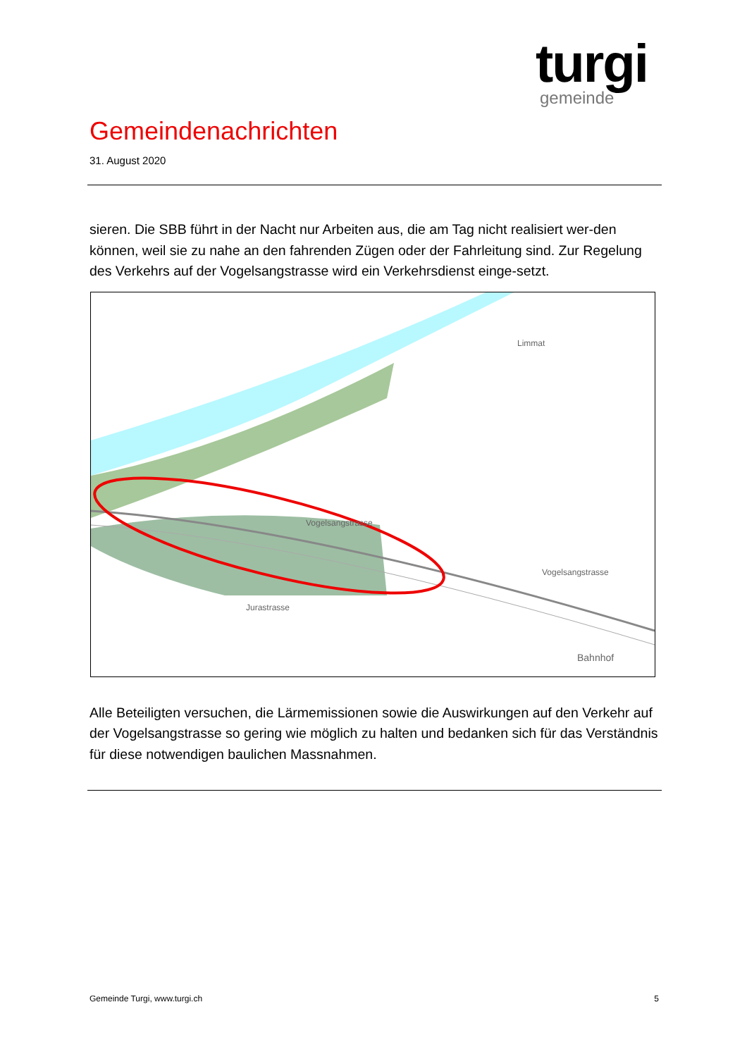turgi
gemeinde
Gemeindenachrichten
31. August 2020
sieren. Die SBB führt in der Nacht nur Arbeiten aus, die am Tag nicht realisiert wer-den können, weil sie zu nahe an den fahrenden Zügen oder der Fahrleitung sind. Zur Regelung des Verkehrs auf der Vogelsangstrasse wird ein Verkehrsdienst einge-setzt.
Limmat
Vogelsangstrasse
Vogelsangstrasse
Jurastrasse
Bahnhof
Alle Beteiligten versuchen, die Lärmemissionen sowie die Auswirkungen auf den Verkehr auf der Vogelsangstrasse so gering wie möglich zu halten und bedanken sich für das Verständnis für diese notwendigen baulichen Massnahmen.
Gemeinde Turgi, www.turgi.ch 5